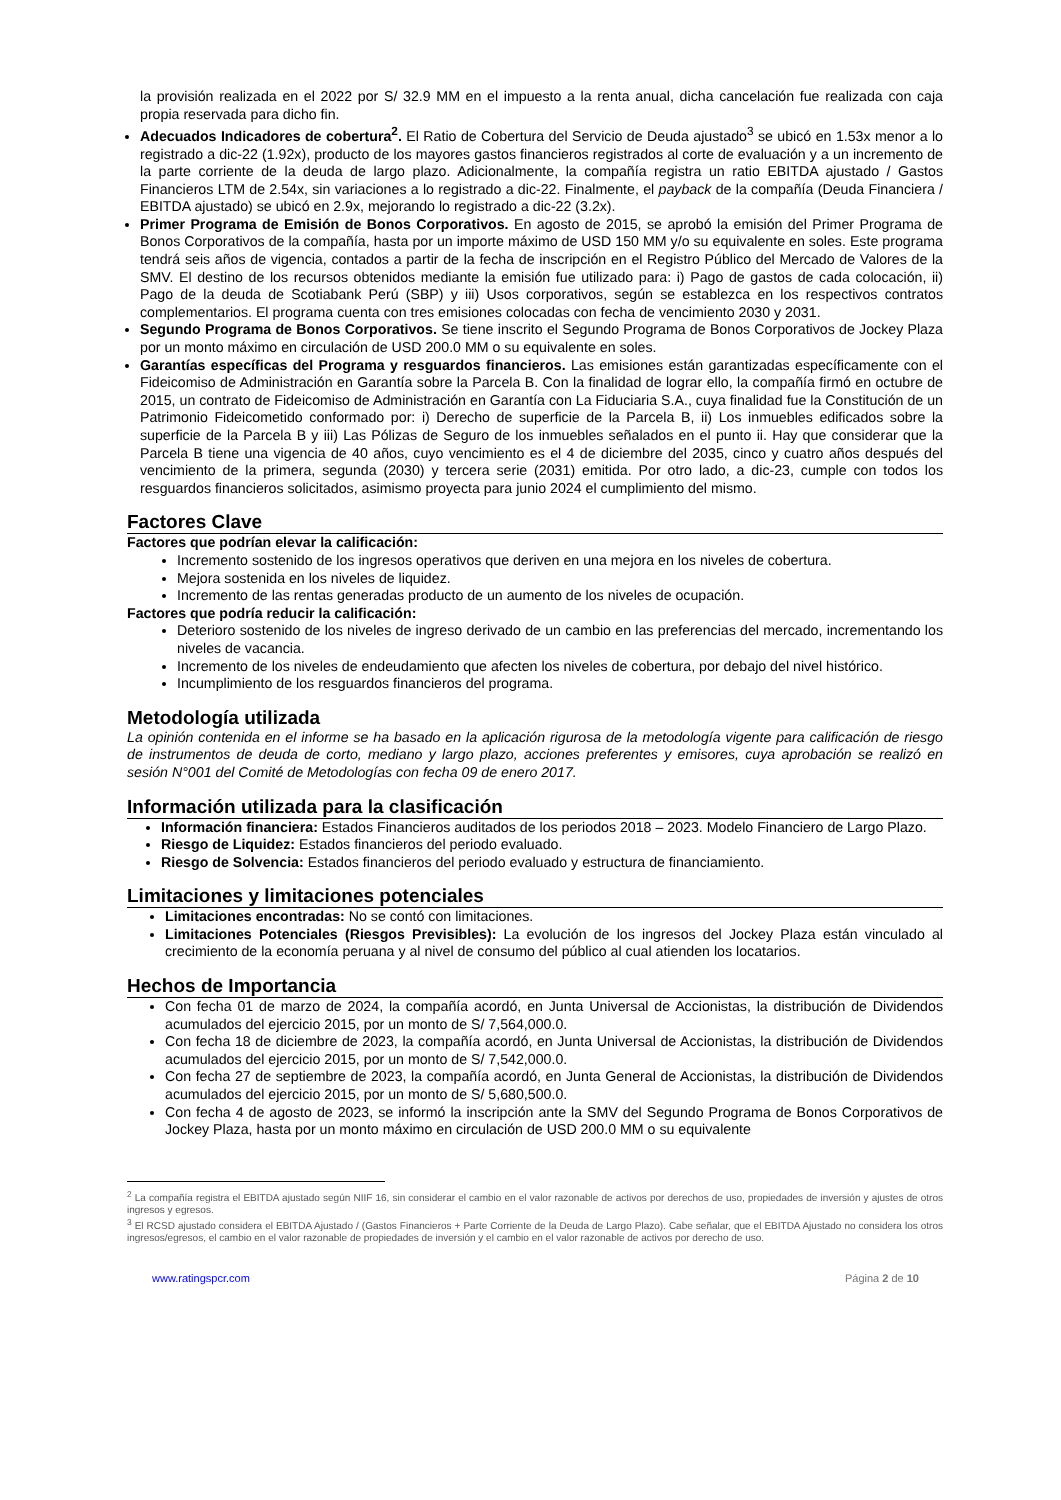la provisión realizada en el 2022 por S/ 32.9 MM en el impuesto a la renta anual, dicha cancelación fue realizada con caja propia reservada para dicho fin.
Adecuados Indicadores de cobertura<sup>2</sup>. El Ratio de Cobertura del Servicio de Deuda ajustado<sup>3</sup> se ubicó en 1.53x menor a lo registrado a dic-22 (1.92x), producto de los mayores gastos financieros registrados al corte de evaluación y a un incremento de la parte corriente de la deuda de largo plazo. Adicionalmente, la compañía registra un ratio EBITDA ajustado / Gastos Financieros LTM de 2.54x, sin variaciones a lo registrado a dic-22. Finalmente, el payback de la compañía (Deuda Financiera / EBITDA ajustado) se ubicó en 2.9x, mejorando lo registrado a dic-22 (3.2x).
Primer Programa de Emisión de Bonos Corporativos. En agosto de 2015, se aprobó la emisión del Primer Programa de Bonos Corporativos de la compañía, hasta por un importe máximo de USD 150 MM y/o su equivalente en soles. Este programa tendrá seis años de vigencia, contados a partir de la fecha de inscripción en el Registro Público del Mercado de Valores de la SMV. El destino de los recursos obtenidos mediante la emisión fue utilizado para: i) Pago de gastos de cada colocación, ii) Pago de la deuda de Scotiabank Perú (SBP) y iii) Usos corporativos, según se establezca en los respectivos contratos complementarios. El programa cuenta con tres emisiones colocadas con fecha de vencimiento 2030 y 2031.
Segundo Programa de Bonos Corporativos. Se tiene inscrito el Segundo Programa de Bonos Corporativos de Jockey Plaza por un monto máximo en circulación de USD 200.0 MM o su equivalente en soles.
Garantías específicas del Programa y resguardos financieros. Las emisiones están garantizadas específicamente con el Fideicomiso de Administración en Garantía sobre la Parcela B. Con la finalidad de lograr ello, la compañía firmó en octubre de 2015, un contrato de Fideicomiso de Administración en Garantía con La Fiduciaria S.A., cuya finalidad fue la Constitución de un Patrimonio Fideicometido conformado por: i) Derecho de superficie de la Parcela B, ii) Los inmuebles edificados sobre la superficie de la Parcela B y iii) Las Pólizas de Seguro de los inmuebles señalados en el punto ii. Hay que considerar que la Parcela B tiene una vigencia de 40 años, cuyo vencimiento es el 4 de diciembre del 2035, cinco y cuatro años después del vencimiento de la primera, segunda (2030) y tercera serie (2031) emitida. Por otro lado, a dic-23, cumple con todos los resguardos financieros solicitados, asimismo proyecta para junio 2024 el cumplimiento del mismo.
Factores Clave
Factores que podrían elevar la calificación:
Incremento sostenido de los ingresos operativos que deriven en una mejora en los niveles de cobertura.
Mejora sostenida en los niveles de liquidez.
Incremento de las rentas generadas producto de un aumento de los niveles de ocupación.
Factores que podría reducir la calificación:
Deterioro sostenido de los niveles de ingreso derivado de un cambio en las preferencias del mercado, incrementando los niveles de vacancia.
Incremento de los niveles de endeudamiento que afecten los niveles de cobertura, por debajo del nivel histórico.
Incumplimiento de los resguardos financieros del programa.
Metodología utilizada
La opinión contenida en el informe se ha basado en la aplicación rigurosa de la metodología vigente para calificación de riesgo de instrumentos de deuda de corto, mediano y largo plazo, acciones preferentes y emisores, cuya aprobación se realizó en sesión N°001 del Comité de Metodologías con fecha 09 de enero 2017.
Información utilizada para la clasificación
Información financiera: Estados Financieros auditados de los periodos 2018 – 2023. Modelo Financiero de Largo Plazo.
Riesgo de Liquidez: Estados financieros del periodo evaluado.
Riesgo de Solvencia: Estados financieros del periodo evaluado y estructura de financiamiento.
Limitaciones y limitaciones potenciales
Limitaciones encontradas: No se contó con limitaciones.
Limitaciones Potenciales (Riesgos Previsibles): La evolución de los ingresos del Jockey Plaza están vinculado al crecimiento de la economía peruana y al nivel de consumo del público al cual atienden los locatarios.
Hechos de Importancia
Con fecha 01 de marzo de 2024, la compañía acordó, en Junta Universal de Accionistas, la distribución de Dividendos acumulados del ejercicio 2015, por un monto de S/ 7,564,000.0.
Con fecha 18 de diciembre de 2023, la compañía acordó, en Junta Universal de Accionistas, la distribución de Dividendos acumulados del ejercicio 2015, por un monto de S/ 7,542,000.0.
Con fecha 27 de septiembre de 2023, la compañía acordó, en Junta General de Accionistas, la distribución de Dividendos acumulados del ejercicio 2015, por un monto de S/ 5,680,500.0.
Con fecha 4 de agosto de 2023, se informó la inscripción ante la SMV del Segundo Programa de Bonos Corporativos de Jockey Plaza, hasta por un monto máximo en circulación de USD 200.0 MM o su equivalente
<sup>2</sup> La compañía registra el EBITDA ajustado según NIIF 16, sin considerar el cambio en el valor razonable de activos por derechos de uso, propiedades de inversión y ajustes de otros ingresos y egresos.
<sup>3</sup> El RCSD ajustado considera el EBITDA Ajustado / (Gastos Financieros + Parte Corriente de la Deuda de Largo Plazo). Cabe señalar, que el EBITDA Ajustado no considera los otros ingresos/egresos, el cambio en el valor razonable de propiedades de inversión y el cambio en el valor razonable de activos por derecho de uso.
www.ratingspcr.com Página 2 de 10